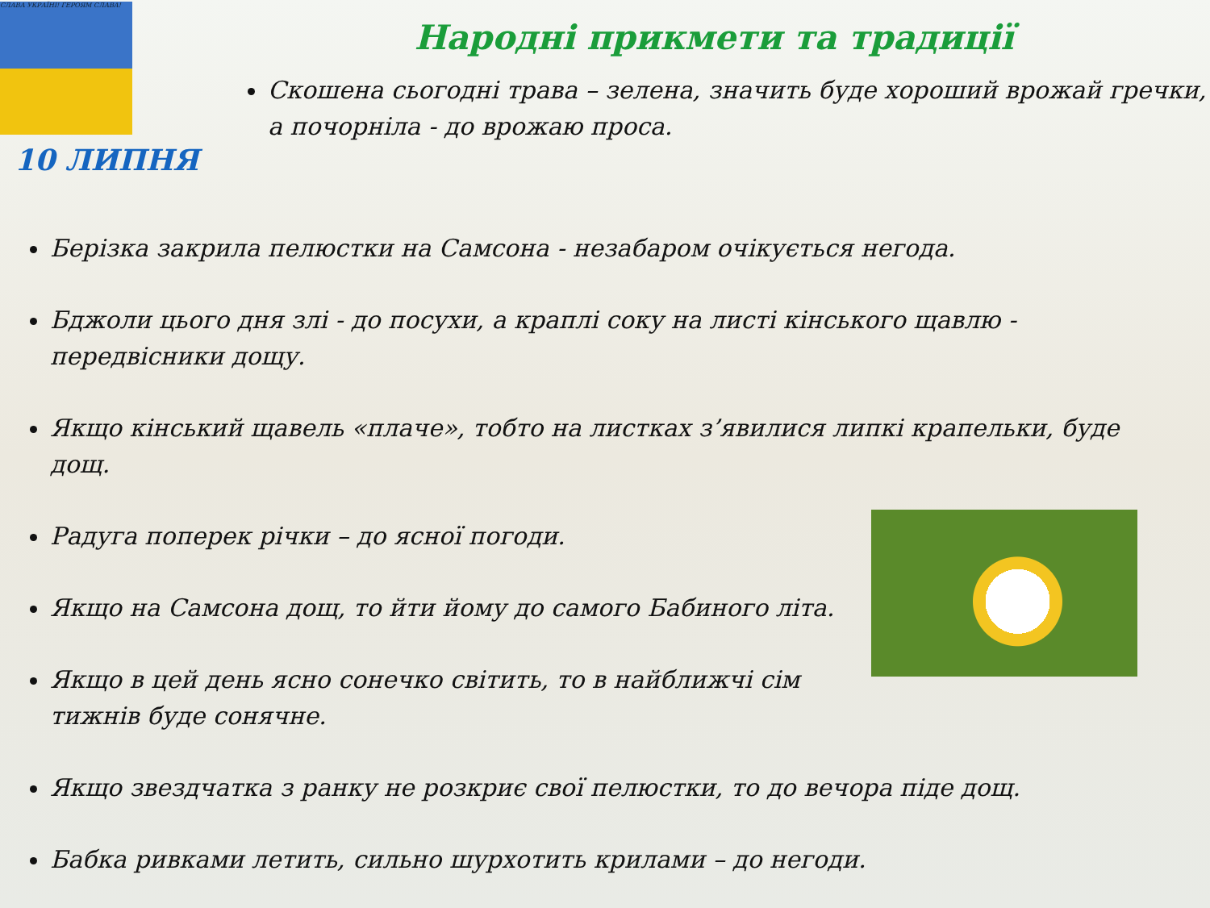СЛАВА УКРАЇНІ! ГЕРОЯМ СЛАВА!
10 ЛИПНЯ
Народні прикмети та традиції
Скошена сьогодні трава – зелена, значить буде хороший врожай гречки, а почорніла - до врожаю проса.
Берізка закрила пелюстки на Самсона - незабаром очікується негода.
Бджоли цього дня злі - до посухи, а краплі соку на листі кінського щавлю - передвісники дощу.
Якщо кінський щавель «плаче», тобто на листках з’явилися липкі крапельки, буде дощ.
Радуга поперек річки – до ясної погоди.
Якщо на Самсона дощ, то йти йому до самого Бабиного літа.
Якщо в цей день ясно сонечко світить, то в найближчі сім тижнів буде сонячне.
Якщо звездчатка з ранку не розкриє свої пелюстки, то до вечора піде дощ.
Бабка ривками летить, сильно шурхотить крилами – до негоди.